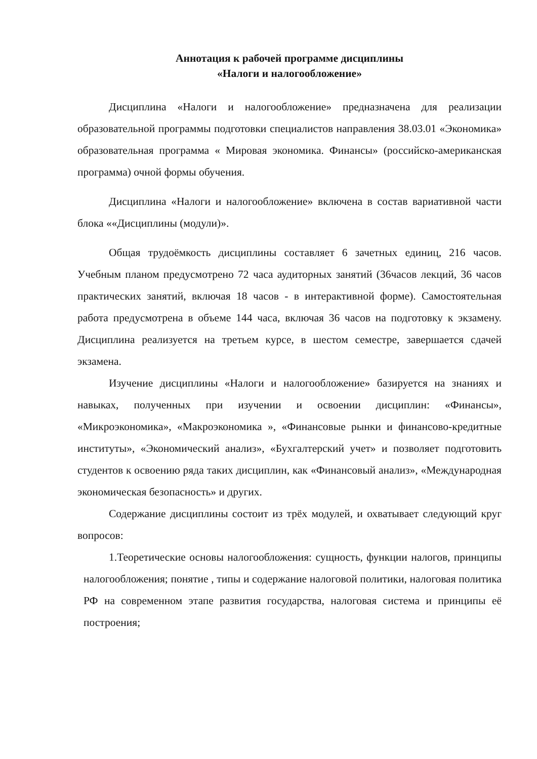Аннотация к рабочей программе дисциплины
«Налоги и налогообложение»
Дисциплина «Налоги и налогообложение» предназначена для реализации образовательной программы подготовки специалистов направления 38.03.01 «Экономика» образовательная программа « Мировая экономика. Финансы» (российско-американская программа) очной формы обучения.
Дисциплина «Налоги и налогообложение» включена в состав вариативной части блока ««Дисциплины (модули)».
Общая трудоёмкость дисциплины составляет 6 зачетных единиц, 216 часов. Учебным планом предусмотрено 72 часа аудиторных занятий (36часов лекций, 36 часов практических занятий, включая 18 часов - в интерактивной форме). Самостоятельная работа предусмотрена в объеме 144 часа, включая 36 часов на подготовку к экзамену. Дисциплина реализуется на третьем курсе, в шестом семестре, завершается сдачей экзамена.
Изучение дисциплины «Налоги и налогообложение» базируется на знаниях и навыках, полученных при изучении и освоении дисциплин: «Финансы», «Микроэкономика», «Макроэкономика », «Финансовые рынки и финансово-кредитные институты», «Экономический анализ», «Бухгалтерский учет» и позволяет подготовить студентов к освоению ряда таких дисциплин, как «Финансовый анализ», «Международная экономическая безопасность» и других.
Содержание дисциплины состоит из трёх модулей, и охватывает следующий круг вопросов:
1.Теоретические основы налогообложения: сущность, функции налогов, принципы налогообложения; понятие , типы и содержание налоговой политики, налоговая политика РФ на современном этапе развития государства, налоговая система и принципы её построения;